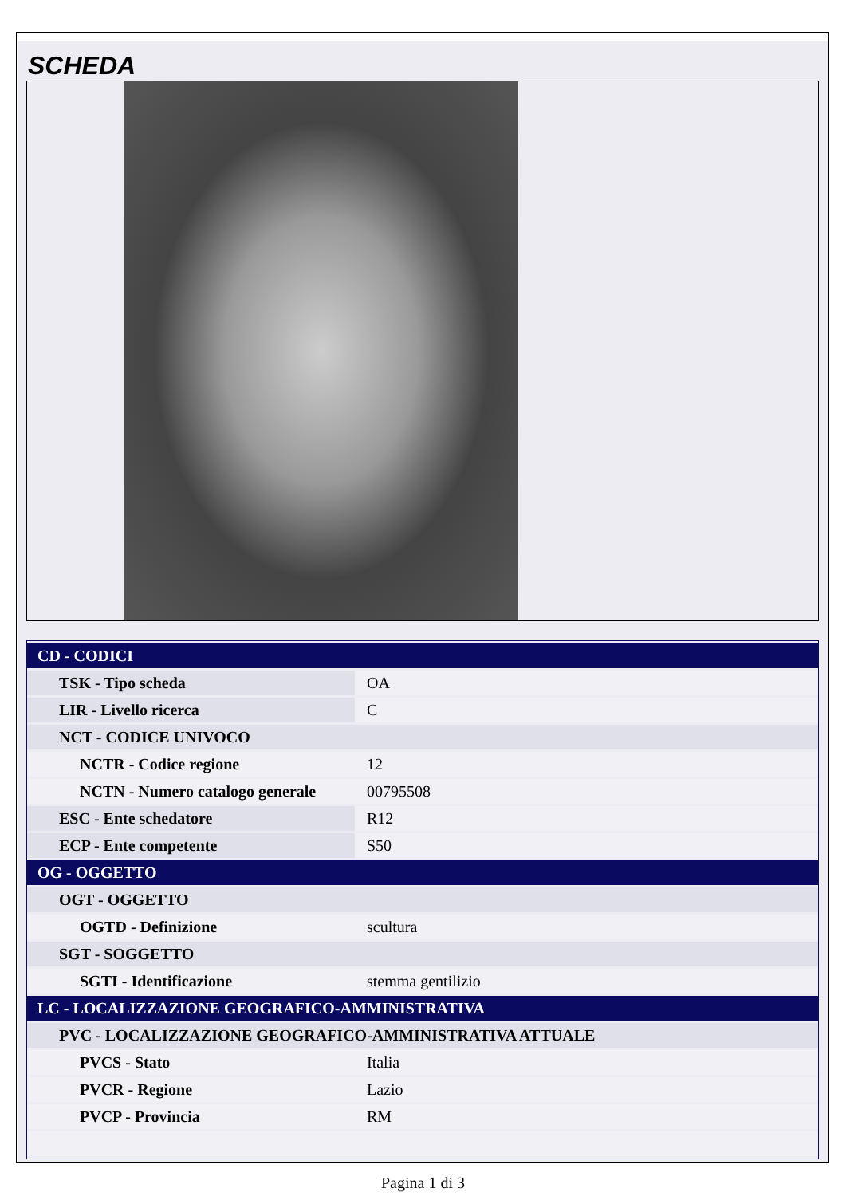SCHEDA
| CD - CODICI | |
| TSK - Tipo scheda | OA |
| LIR - Livello ricerca | C |
| NCT - CODICE UNIVOCO | |
| NCTR - Codice regione | 12 |
| NCTN - Numero catalogo generale | 00795508 |
| ESC - Ente schedatore | R12 |
| ECP - Ente competente | S50 |
| OG - OGGETTO | |
| OGT - OGGETTO | |
| OGTD - Definizione | scultura |
| SGT - SOGGETTO | |
| SGTI - Identificazione | stemma gentilizio |
| LC - LOCALIZZAZIONE GEOGRAFICO-AMMINISTRATIVA | |
| PVC - LOCALIZZAZIONE GEOGRAFICO-AMMINISTRATIVA ATTUALE | |
| PVCS - Stato | Italia |
| PVCR - Regione | Lazio |
| PVCP - Provincia | RM |
Pagina 1 di 3